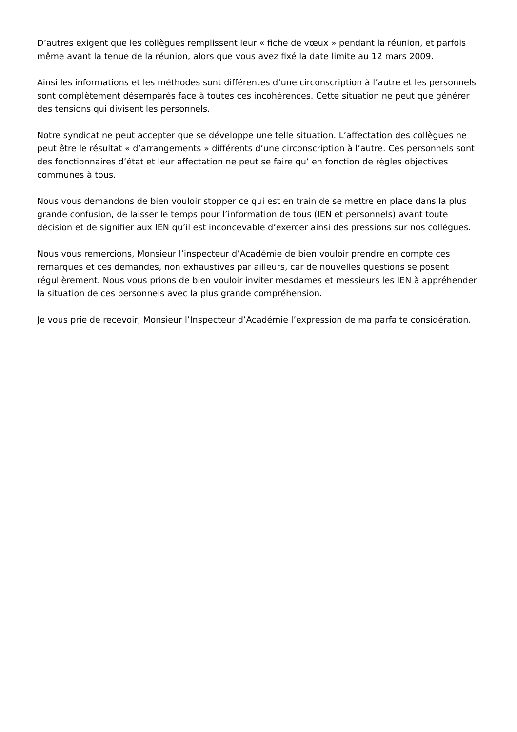D’autres exigent que les collègues remplissent leur « fiche de vœux » pendant la réunion, et parfois même avant la tenue de la réunion, alors que vous avez fixé la date limite au 12 mars 2009.
Ainsi les informations et les méthodes sont différentes d’une circonscription à l’autre et les personnels sont complètement désemparés face à toutes ces incohérences. Cette situation ne peut que générer des tensions qui divisent les personnels.
Notre syndicat ne peut accepter que se développe une telle situation. L’affectation des collègues ne peut être le résultat « d’arrangements » différents d’une circonscription à l’autre. Ces personnels sont des fonctionnaires d’état et leur affectation ne peut se faire qu’ en fonction de règles objectives communes à tous.
Nous vous demandons de bien vouloir stopper ce qui est en train de se mettre en place dans la plus grande confusion, de laisser le temps pour l’information de tous (IEN et personnels) avant toute décision et de signifier aux IEN qu’il est inconcevable d’exercer ainsi des pressions sur nos collègues.
Nous vous remercions, Monsieur l’inspecteur d’Académie de bien vouloir prendre en compte ces remarques et ces demandes, non exhaustives par ailleurs, car de nouvelles questions se posent régulièrement. Nous vous prions de bien vouloir inviter mesdames et messieurs les IEN à appréhender la situation de ces personnels avec la plus grande compréhension.
Je vous prie de recevoir, Monsieur l’Inspecteur d’Académie l’expression de ma parfaite considération.